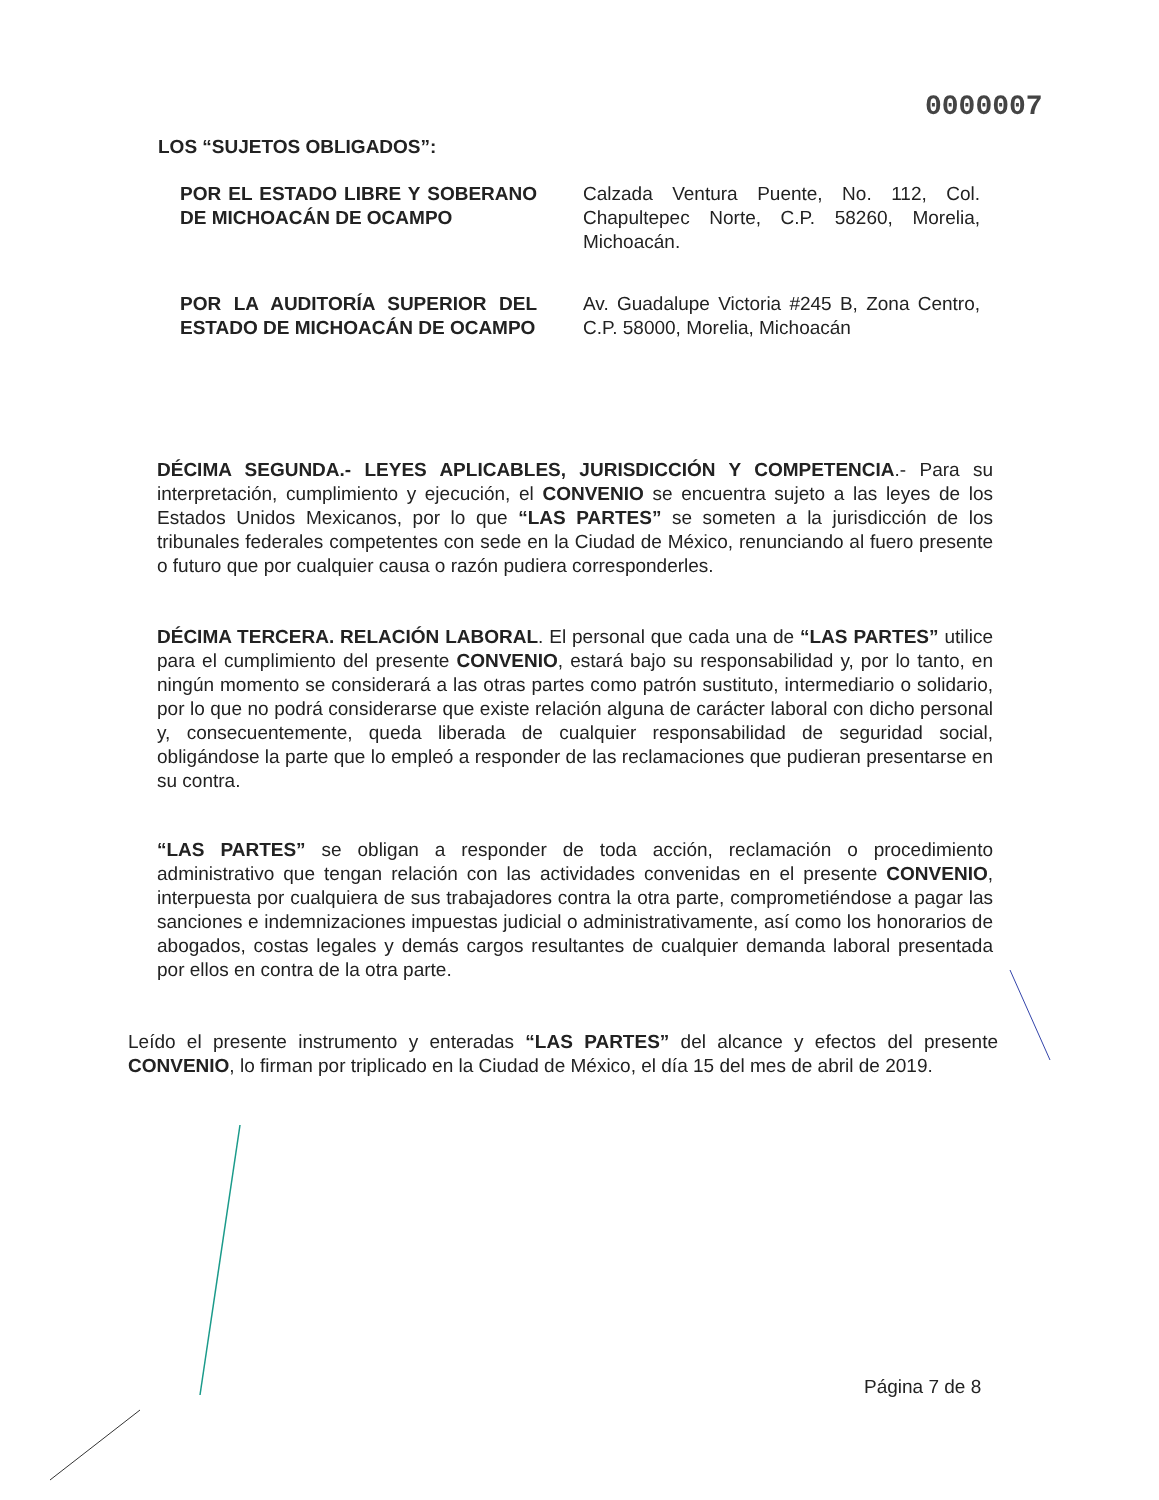0000007
LOS “SUJETOS OBLIGADOS”:
POR EL ESTADO LIBRE Y SOBERANO DE MICHOACÁN DE OCAMPO
Calzada Ventura Puente, No. 112, Col. Chapultepec Norte, C.P. 58260, Morelia, Michoacán.
POR LA AUDITORÍA SUPERIOR DEL ESTADO DE MICHOACÁN DE OCAMPO
Av. Guadalupe Victoria #245 B, Zona Centro, C.P. 58000, Morelia, Michoacán
DÉCIMA SEGUNDA.- LEYES APLICABLES, JURISDICCIÓN Y COMPETENCIA.- Para su interpretación, cumplimiento y ejecución, el CONVENIO se encuentra sujeto a las leyes de los Estados Unidos Mexicanos, por lo que “LAS PARTES” se someten a la jurisdicción de los tribunales federales competentes con sede en la Ciudad de México, renunciando al fuero presente o futuro que por cualquier causa o razón pudiera corresponderles.
DÉCIMA TERCERA. RELACIÓN LABORAL. El personal que cada una de “LAS PARTES” utilice para el cumplimiento del presente CONVENIO, estará bajo su responsabilidad y, por lo tanto, en ningún momento se considerará a las otras partes como patrón sustituto, intermediario o solidario, por lo que no podrá considerarse que existe relación alguna de carácter laboral con dicho personal y, consecuentemente, queda liberada de cualquier responsabilidad de seguridad social, obligándose la parte que lo empleó a responder de las reclamaciones que pudieran presentarse en su contra.
“LAS PARTES” se obligan a responder de toda acción, reclamación o procedimiento administrativo que tengan relación con las actividades convenidas en el presente CONVENIO, interpuesta por cualquiera de sus trabajadores contra la otra parte, comprometiéndose a pagar las sanciones e indemnizaciones impuestas judicial o administrativamente, así como los honorarios de abogados, costas legales y demás cargos resultantes de cualquier demanda laboral presentada por ellos en contra de la otra parte.
Leído el presente instrumento y enteradas “LAS PARTES” del alcance y efectos del presente CONVENIO, lo firman por triplicado en la Ciudad de México, el día 15 del mes de abril de 2019.
Página 7 de 8